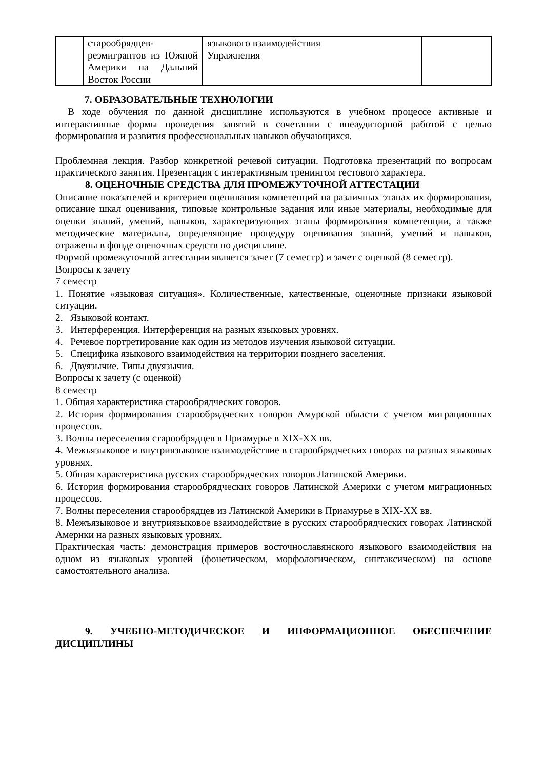| | старообрядцев-реэмигрантов из Южной Америки на Дальний Восток России | языкового взаимодействия Упражнения | |
7. ОБРАЗОВАТЕЛЬНЫЕ ТЕХНОЛОГИИ
В ходе обучения по данной дисциплине используются в учебном процессе активные и интерактивные формы проведения занятий в сочетании с внеаудиторной работой с целью формирования и развития профессиональных навыков обучающихся.
Проблемная лекция. Разбор конкретной речевой ситуации. Подготовка презентаций по вопросам практического занятия. Презентация с интерактивным тренингом тестового характера.
8. ОЦЕНОЧНЫЕ СРЕДСТВА ДЛЯ ПРОМЕЖУТОЧНОЙ АТТЕСТАЦИИ
Описание показателей и критериев оценивания компетенций на различных этапах их формирования, описание шкал оценивания, типовые контрольные задания или иные материалы, необходимые для оценки знаний, умений, навыков, характеризующих этапы формирования компетенции, а также методические материалы, определяющие процедуру оценивания знаний, умений и навыков, отражены в фонде оценочных средств по дисциплине.
Формой промежуточной аттестации является зачет (7 семестр) и зачет с оценкой (8 семестр).
Вопросы к зачету
7 семестр
1. Понятие «языковая ситуация». Количественные, качественные, оценочные признаки языковой ситуации.
2. Языковой контакт.
3. Интерференция. Интерференция на разных языковых уровнях.
4. Речевое портретирование как один из методов изучения языковой ситуации.
5. Специфика языкового взаимодействия на территории позднего заселения.
6. Двуязычие. Типы двуязычия.
Вопросы к зачету (с оценкой)
8 семестр
1. Общая характеристика старообрядческих говоров.
2. История формирования старообрядческих говоров Амурской области с учетом миграционных процессов.
3. Волны переселения старообрядцев в Приамурье в XIX-XX вв.
4. Межъязыковое и внутриязыковое взаимодействие в старообрядческих говорах на разных языковых уровнях.
5. Общая характеристика русских старообрядческих говоров Латинской Америки.
6. История формирования старообрядческих говоров Латинской Америки с учетом миграционных процессов.
7. Волны переселения старообрядцев из Латинской Америки в Приамурье в XIX-XX вв.
8. Межъязыковое и внутриязыковое взаимодействие в русских старообрядческих говорах Латинской Америки на разных языковых уровнях.
Практическая часть: демонстрация примеров восточнославянского языкового взаимодействия на одном из языковых уровней (фонетическом, морфологическом, синтаксическом) на основе самостоятельного анализа.
9. УЧЕБНО-МЕТОДИЧЕСКОЕ И ИНФОРМАЦИОННОЕ ОБЕСПЕЧЕНИЕ ДИСЦИПЛИНЫ